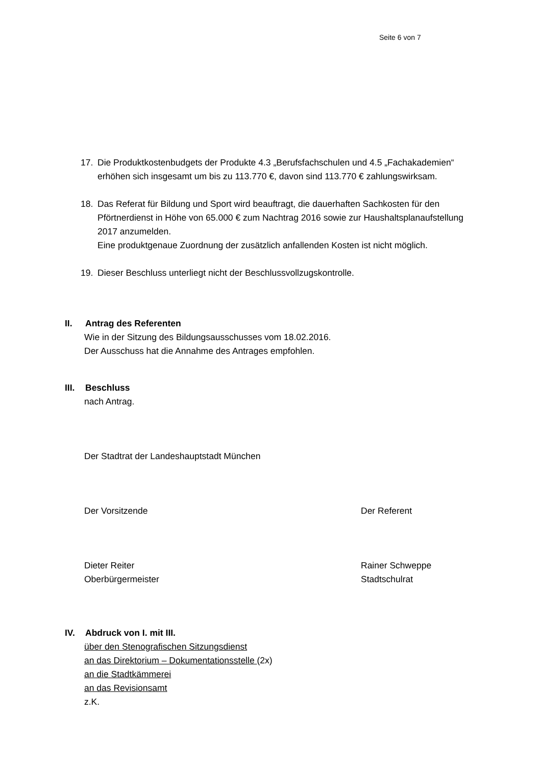Seite 6 von 7
17. Die Produktkostenbudgets der Produkte 4.3 „Berufsfachschulen und 4.5 „Fachakademien“ erhöhen sich insgesamt um bis zu 113.770 €, davon sind 113.770 € zahlungswirksam.
18. Das Referat für Bildung und Sport wird beauftragt, die dauerhaften Sachkosten für den Pförtnerdienst in Höhe von 65.000 € zum Nachtrag 2016 sowie zur Haushaltsplanaufstellung 2017 anzumelden.
Eine produktgenaue Zuordnung der zusätzlich anfallenden Kosten ist nicht möglich.
19. Dieser Beschluss unterliegt nicht der Beschlussvollzugskontrolle.
II. Antrag des Referenten
Wie in der Sitzung des Bildungsausschusses vom 18.02.2016.
Der Ausschuss hat die Annahme des Antrages empfohlen.
III.
Beschluss
nach Antrag.
Der Stadtrat der Landeshauptstadt München
Der Vorsitzende Der Referent
Dieter Reiter
Oberbürgermeister
Rainer Schweppe
Stadtschulrat
IV. Abdruck von I. mit III.
über den Stenografischen Sitzungsdienst
an das Direktorium – Dokumentationsstelle (2x)
an die Stadtkämmerei
an das Revisionsamt
z.K.